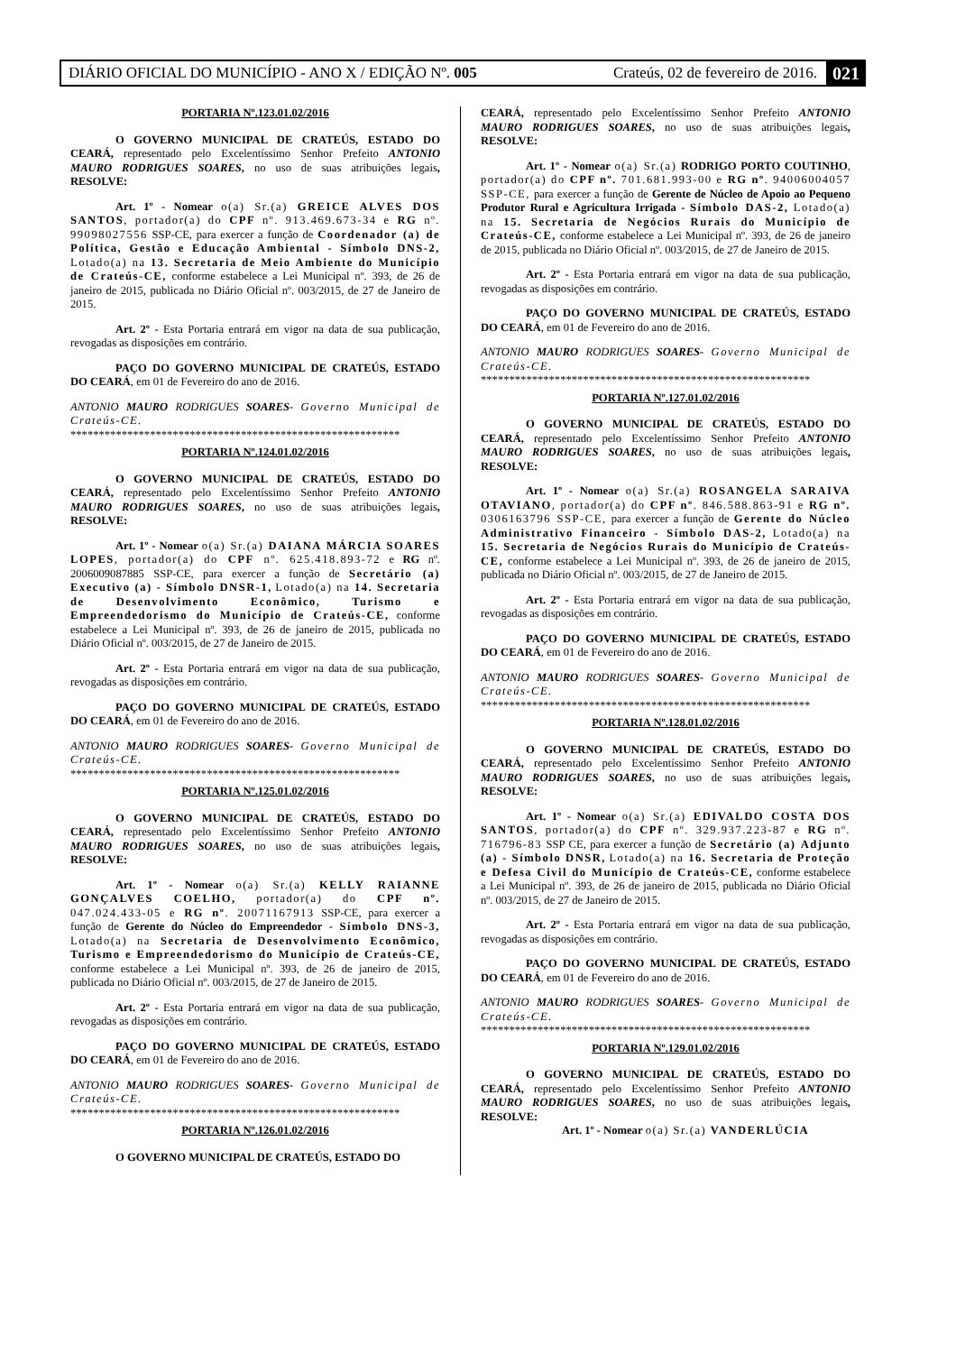DIÁRIO OFICIAL DO MUNICÍPIO - ANO X / EDIÇÃO Nº. 005 Crateús, 02 de fevereiro de 2016. 021
PORTARIA Nº.123.01.02/2016
O GOVERNO MUNICIPAL DE CRATEÚS, ESTADO DO CEARÁ, representado pelo Excelentíssimo Senhor Prefeito ANTONIO MAURO RODRIGUES SOARES, no uso de suas atribuições legais, RESOLVE:
Art. 1º - Nomear o(a) Sr.(a) GREICE ALVES DOS SANTOS, portador(a) do CPF nº. 913.469.673-34 e RG nº. 99098027556 SSP-CE, para exercer a função de Coordenador (a) de Política, Gestão e Educação Ambiental - Símbolo DNS-2, Lotado(a) na 13. Secretaria de Meio Ambiente do Município de Crateús-CE, conforme estabelece a Lei Municipal nº. 393, de 26 de janeiro de 2015, publicada no Diário Oficial nº. 003/2015, de 27 de Janeiro de 2015.
Art. 2º - Esta Portaria entrará em vigor na data de sua publicação, revogadas as disposições em contrário.
PAÇO DO GOVERNO MUNICIPAL DE CRATEÚS, ESTADO DO CEARÁ, em 01 de Fevereiro do ano de 2016.
ANTONIO MAURO RODRIGUES SOARES- Governo Municipal de Crateús-CE.
**********************************************************
PORTARIA Nº.124.01.02/2016
O GOVERNO MUNICIPAL DE CRATEÚS, ESTADO DO CEARÁ, representado pelo Excelentíssimo Senhor Prefeito ANTONIO MAURO RODRIGUES SOARES, no uso de suas atribuições legais, RESOLVE:
Art. 1º - Nomear o(a) Sr.(a) DAIANA MÁRCIA SOARES LOPES, portador(a) do CPF nº. 625.418.893-72 e RG nº. 2006009087885 SSP-CE, para exercer a função de Secretário (a) Executivo (a) - Símbolo DNSR-1, Lotado(a) na 14. Secretaria de Desenvolvimento Econômico, Turismo e Empreendedorismo do Município de Crateús-CE, conforme estabelece a Lei Municipal nº. 393, de 26 de janeiro de 2015, publicada no Diário Oficial nº. 003/2015, de 27 de Janeiro de 2015.
Art. 2º - Esta Portaria entrará em vigor na data de sua publicação, revogadas as disposições em contrário.
PAÇO DO GOVERNO MUNICIPAL DE CRATEÚS, ESTADO DO CEARÁ, em 01 de Fevereiro do ano de 2016.
ANTONIO MAURO RODRIGUES SOARES- Governo Municipal de Crateús-CE.
**********************************************************
PORTARIA Nº.125.01.02/2016
O GOVERNO MUNICIPAL DE CRATEÚS, ESTADO DO CEARÁ, representado pelo Excelentíssimo Senhor Prefeito ANTONIO MAURO RODRIGUES SOARES, no uso de suas atribuições legais, RESOLVE:
Art. 1º - Nomear o(a) Sr.(a) KELLY RAIANNE GONÇALVES COELHO, portador(a) do CPF nº. 047.024.433-05 e RG nº. 20071167913 SSP-CE, para exercer a função de Gerente do Núcleo do Empreendedor - Símbolo DNS-3, Lotado(a) na Secretaria de Desenvolvimento Econômico, Turismo e Empreendedorismo do Município de Crateús-CE, conforme estabelece a Lei Municipal nº. 393, de 26 de janeiro de 2015, publicada no Diário Oficial nº. 003/2015, de 27 de Janeiro de 2015.
Art. 2º - Esta Portaria entrará em vigor na data de sua publicação, revogadas as disposições em contrário.
PAÇO DO GOVERNO MUNICIPAL DE CRATEÚS, ESTADO DO CEARÁ, em 01 de Fevereiro do ano de 2016.
ANTONIO MAURO RODRIGUES SOARES- Governo Municipal de Crateús-CE.
**********************************************************
PORTARIA Nº.126.01.02/2016
O GOVERNO MUNICIPAL DE CRATEÚS, ESTADO DO
CEARÁ, representado pelo Excelentíssimo Senhor Prefeito ANTONIO MAURO RODRIGUES SOARES, no uso de suas atribuições legais, RESOLVE:
Art. 1º - Nomear o(a) Sr.(a) RODRIGO PORTO COUTINHO, portador(a) do CPF nº. 701.681.993-00 e RG nº. 94006004057 SSP-CE, para exercer a função de Gerente de Núcleo de Apoio ao Pequeno Produtor Rural e Agricultura Irrigada - Símbolo DAS-2, Lotado(a) na 15. Secretaria de Negócios Rurais do Município de Crateús-CE, conforme estabelece a Lei Municipal nº. 393, de 26 de janeiro de 2015, publicada no Diário Oficial nº. 003/2015, de 27 de Janeiro de 2015.
Art. 2º - Esta Portaria entrará em vigor na data de sua publicação, revogadas as disposições em contrário.
PAÇO DO GOVERNO MUNICIPAL DE CRATEÚS, ESTADO DO CEARÁ, em 01 de Fevereiro do ano de 2016.
ANTONIO MAURO RODRIGUES SOARES- Governo Municipal de Crateús-CE.
**********************************************************
PORTARIA Nº.127.01.02/2016
O GOVERNO MUNICIPAL DE CRATEÚS, ESTADO DO CEARÁ, representado pelo Excelentíssimo Senhor Prefeito ANTONIO MAURO RODRIGUES SOARES, no uso de suas atribuições legais, RESOLVE:
Art. 1º - Nomear o(a) Sr.(a) ROSANGELA SARAIVA OTAVIANO, portador(a) do CPF nº. 846.588.863-91 e RG nº. 0306163796 SSP-CE, para exercer a função de Gerente do Núcleo Administrativo Financeiro - Símbolo DAS-2, Lotado(a) na 15. Secretaria de Negócios Rurais do Município de Crateús-CE, conforme estabelece a Lei Municipal nº. 393, de 26 de janeiro de 2015, publicada no Diário Oficial nº. 003/2015, de 27 de Janeiro de 2015.
Art. 2º - Esta Portaria entrará em vigor na data de sua publicação, revogadas as disposições em contrário.
PAÇO DO GOVERNO MUNICIPAL DE CRATEÚS, ESTADO DO CEARÁ, em 01 de Fevereiro do ano de 2016.
ANTONIO MAURO RODRIGUES SOARES- Governo Municipal de Crateús-CE.
**********************************************************
PORTARIA Nº.128.01.02/2016
O GOVERNO MUNICIPAL DE CRATEÚS, ESTADO DO CEARÁ, representado pelo Excelentíssimo Senhor Prefeito ANTONIO MAURO RODRIGUES SOARES, no uso de suas atribuições legais, RESOLVE:
Art. 1º - Nomear o(a) Sr.(a) EDIVALDO COSTA DOS SANTOS, portador(a) do CPF nº. 329.937.223-87 e RG nº. 716796-83 SSP CE, para exercer a função de Secretário (a) Adjunto (a) - Símbolo DNSR, Lotado(a) na 16. Secretaria de Proteção e Defesa Civil do Município de Crateús-CE, conforme estabelece a Lei Municipal nº. 393, de 26 de janeiro de 2015, publicada no Diário Oficial nº. 003/2015, de 27 de Janeiro de 2015.
Art. 2º - Esta Portaria entrará em vigor na data de sua publicação, revogadas as disposições em contrário.
PAÇO DO GOVERNO MUNICIPAL DE CRATEÚS, ESTADO DO CEARÁ, em 01 de Fevereiro do ano de 2016.
ANTONIO MAURO RODRIGUES SOARES- Governo Municipal de Crateús-CE.
**********************************************************
PORTARIA Nº.129.01.02/2016
O GOVERNO MUNICIPAL DE CRATEÚS, ESTADO DO CEARÁ, representado pelo Excelentíssimo Senhor Prefeito ANTONIO MAURO RODRIGUES SOARES, no uso de suas atribuições legais, RESOLVE:
Art. 1º - Nomear o(a) Sr.(a) VANDERLÚCIA